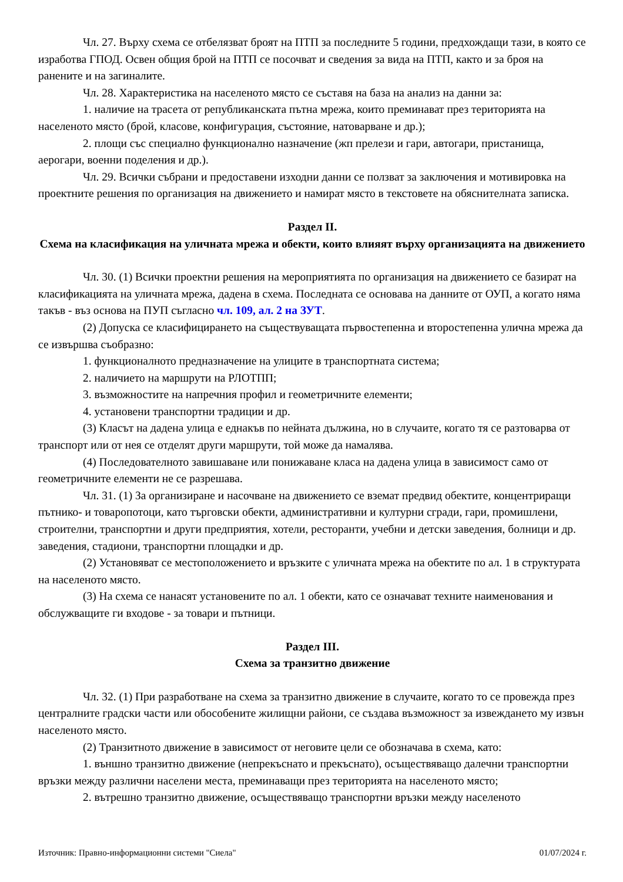Чл. 27. Върху схема се отбелязват броят на ПТП за последните 5 години, предхождащи тази, в която се изработва ГПОД. Освен общия брой на ПТП се посочват и сведения за вида на ПТП, както и за броя на ранените и на загиналите.
Чл. 28. Характеристика на населеното място се съставя на база на анализ на данни за:
1. наличие на трасета от републиканската пътна мрежа, които преминават през територията на населеното място (брой, класове, конфигурация, състояние, натоварване и др.);
2. площи със специално функционално назначение (жп прелези и гари, автогари, пристанища, аерогари, военни поделения и др.).
Чл. 29. Всички събрани и предоставени изходни данни се ползват за заключения и мотивировка на проектните решения по организация на движението и намират място в текстовете на обяснителната записка.
Раздел II.
Схема на класификация на уличната мрежа и обекти, които влияят върху организацията на движението
Чл. 30. (1) Всички проектни решения на мероприятията по организация на движението се базират на класификацията на уличната мрежа, дадена в схема. Последната се основава на данните от ОУП, а когато няма такъв - въз основа на ПУП съгласно чл. 109, ал. 2 на ЗУТ.
(2) Допуска се класифицирането на съществуващата първостепенна и второстепенна улична мрежа да се извършва съобразно:
1. функционалното предназначение на улиците в транспортната система;
2. наличието на маршрути на РЛОТПП;
3. възможностите на напречния профил и геометричните елементи;
4. установени транспортни традиции и др.
(3) Класът на дадена улица е еднакъв по нейната дължина, но в случаите, когато тя се разтоварва от транспорт или от нея се отделят други маршрути, той може да намалява.
(4) Последователното завишаване или понижаване класа на дадена улица в зависимост само от геометричните елементи не се разрешава.
Чл. 31. (1) За организиране и насочване на движението се вземат предвид обектите, концентриращи пътнико- и товаропотоци, като търговски обекти, административни и културни сгради, гари, промишлени, строителни, транспортни и други предприятия, хотели, ресторанти, учебни и детски заведения, болници и др. заведения, стадиони, транспортни площадки и др.
(2) Установяват се местоположението и връзките с уличната мрежа на обектите по ал. 1 в структурата на населеното място.
(3) На схема се нанасят установените по ал. 1 обекти, като се означават техните наименования и обслужващите ги входове - за товари и пътници.
Раздел III.
Схема за транзитно движение
Чл. 32. (1) При разработване на схема за транзитно движение в случаите, когато то се провежда през централните градски части или обособените жилищни райони, се създава възможност за извеждането му извън населеното място.
(2) Транзитното движение в зависимост от неговите цели се обозначава в схема, като:
1. външно транзитно движение (непрекъснато и прекъснато), осъществяващо далечни транспортни връзки между различни населени места, преминаващи през територията на населеното място;
2. вътрешно транзитно движение, осъществяващо транспортни връзки между населеното
Източник: Правно-информационни системи "Сиела" 01/07/2024 г.